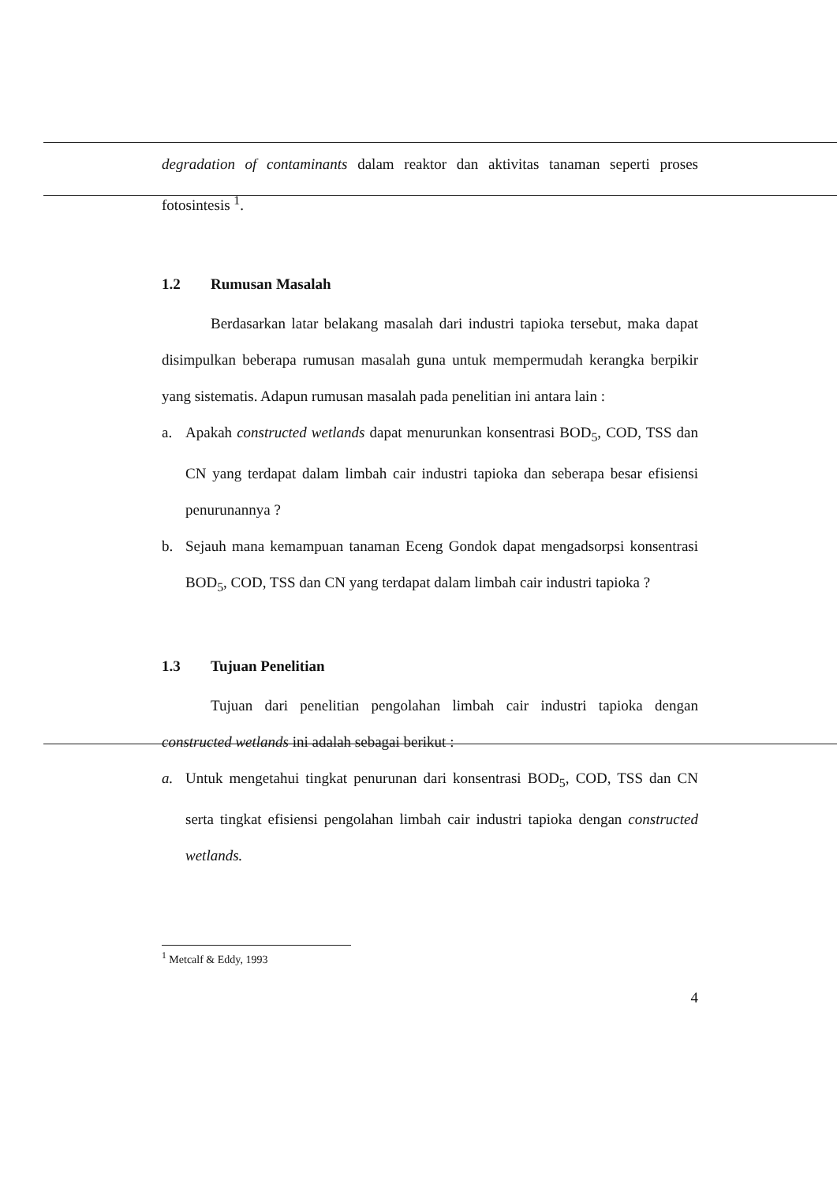degradation of contaminants dalam reaktor dan aktivitas tanaman seperti proses fotosintesis <sup>1</sup>.
1.2 Rumusan Masalah
Berdasarkan latar belakang masalah dari industri tapioka tersebut, maka dapat disimpulkan beberapa rumusan masalah guna untuk mempermudah kerangka berpikir yang sistematis. Adapun rumusan masalah pada penelitian ini antara lain :
a. Apakah constructed wetlands dapat menurunkan konsentrasi BOD<sub>5</sub>, COD, TSS dan CN yang terdapat dalam limbah cair industri tapioka dan seberapa besar efisiensi penurunannya ?
b. Sejauh mana kemampuan tanaman Eceng Gondok dapat mengadsorpsi konsentrasi BOD<sub>5</sub>, COD, TSS dan CN yang terdapat dalam limbah cair industri tapioka ?
1.3 Tujuan Penelitian
Tujuan dari penelitian pengolahan limbah cair industri tapioka dengan constructed wetlands ini adalah sebagai berikut :
a. Untuk mengetahui tingkat penurunan dari konsentrasi BOD<sub>5</sub>, COD, TSS dan CN serta tingkat efisiensi pengolahan limbah cair industri tapioka dengan constructed wetlands.
<sup>1</sup> Metcalf & Eddy, 1993
4